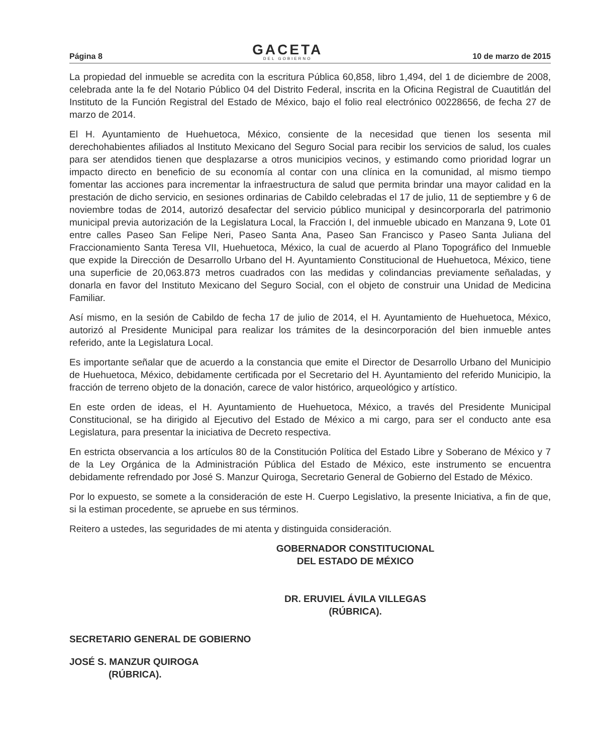Página 8
GACETA
DEL GOBIERNO
10 de marzo de 2015
La propiedad del inmueble se acredita con la escritura Pública 60,858, libro 1,494, del 1 de diciembre de 2008, celebrada ante la fe del Notario Público 04 del Distrito Federal, inscrita en la Oficina Registral de Cuautitlán del Instituto de la Función Registral del Estado de México, bajo el folio real electrónico 00228656, de fecha 27 de marzo de 2014.
El H. Ayuntamiento de Huehuetoca, México, consiente de la necesidad que tienen los sesenta mil derechohabientes afiliados al Instituto Mexicano del Seguro Social para recibir los servicios de salud, los cuales para ser atendidos tienen que desplazarse a otros municipios vecinos, y estimando como prioridad lograr un impacto directo en beneficio de su economía al contar con una clínica en la comunidad, al mismo tiempo fomentar las acciones para incrementar la infraestructura de salud que permita brindar una mayor calidad en la prestación de dicho servicio, en sesiones ordinarias de Cabildo celebradas el 17 de julio, 11 de septiembre y 6 de noviembre todas de 2014, autorizó desafectar del servicio público municipal y desincorporarla del patrimonio municipal previa autorización de la Legislatura Local, la Fracción I, del inmueble ubicado en Manzana 9, Lote 01 entre calles Paseo San Felipe Neri, Paseo Santa Ana, Paseo San Francisco y Paseo Santa Juliana del Fraccionamiento Santa Teresa VII, Huehuetoca, México, la cual de acuerdo al Plano Topográfico del Inmueble que expide la Dirección de Desarrollo Urbano del H. Ayuntamiento Constitucional de Huehuetoca, México, tiene una superficie de 20,063.873 metros cuadrados con las medidas y colindancias previamente señaladas, y donarla en favor del Instituto Mexicano del Seguro Social, con el objeto de construir una Unidad de Medicina Familiar.
Así mismo, en la sesión de Cabildo de fecha 17 de julio de 2014, el H. Ayuntamiento de Huehuetoca, México, autorizó al Presidente Municipal para realizar los trámites de la desincorporación del bien inmueble antes referido, ante la Legislatura Local.
Es importante señalar que de acuerdo a la constancia que emite el Director de Desarrollo Urbano del Municipio de Huehuetoca, México, debidamente certificada por el Secretario del H. Ayuntamiento del referido Municipio, la fracción de terreno objeto de la donación, carece de valor histórico, arqueológico y artístico.
En este orden de ideas, el H. Ayuntamiento de Huehuetoca, México, a través del Presidente Municipal Constitucional, se ha dirigido al Ejecutivo del Estado de México a mi cargo, para ser el conducto ante esa Legislatura, para presentar la iniciativa de Decreto respectiva.
En estricta observancia a los artículos 80 de la Constitución Política del Estado Libre y Soberano de México y 7 de la Ley Orgánica de la Administración Pública del Estado de México, este instrumento se encuentra debidamente refrendado por José S. Manzur Quiroga, Secretario General de Gobierno del Estado de México.
Por lo expuesto, se somete a la consideración de este H. Cuerpo Legislativo, la presente Iniciativa, a fin de que, si la estiman procedente, se apruebe en sus términos.
Reitero a ustedes, las seguridades de mi atenta y distinguida consideración.
GOBERNADOR CONSTITUCIONAL
DEL ESTADO DE MÉXICO
DR. ERUVIEL ÁVILA VILLEGAS
(RÚBRICA).
SECRETARIO GENERAL DE GOBIERNO
JOSÉ S. MANZUR QUIROGA
(RÚBRICA).